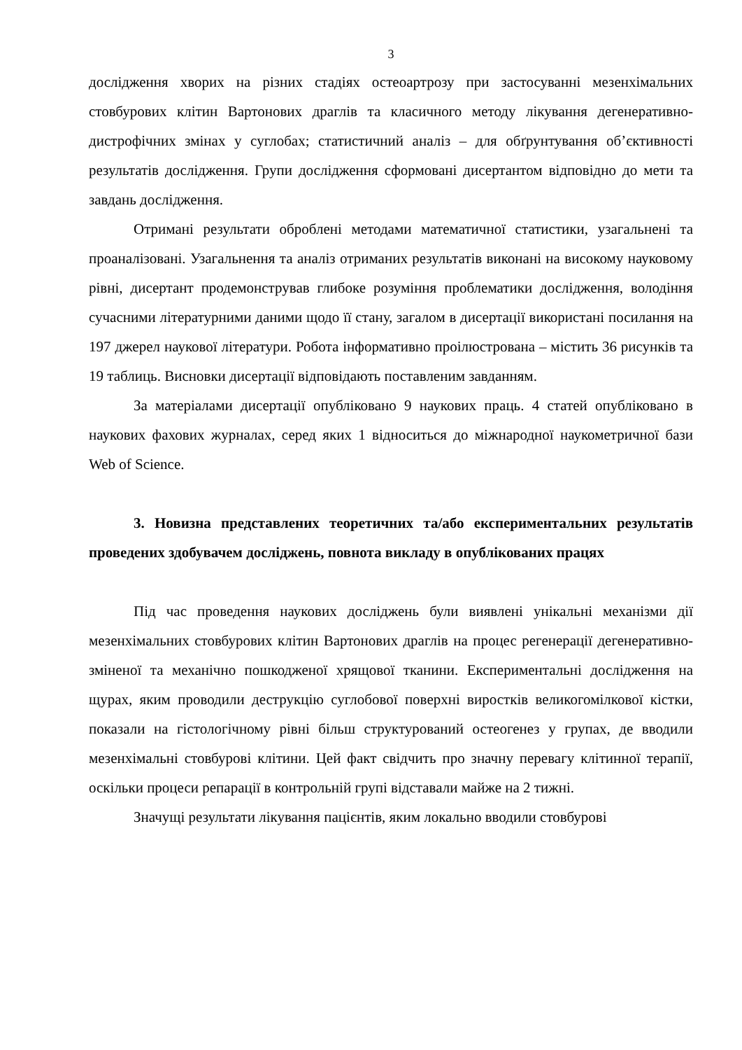3
дослідження хворих на різних стадіях остеоартрозу при застосуванні мезенхімальних стовбурових клітин Вартонових драглів та класичного методу лікування дегенеративно-дистрофічних змінах у суглобах; статистичний аналіз – для обґрунтування об’єктивності результатів дослідження. Групи дослідження сформовані дисертантом відповідно до мети та завдань дослідження.
Отримані результати оброблені методами математичної статистики, узагальнені та проаналізовані. Узагальнення та аналіз отриманих результатів виконані на високому науковому рівні, дисертант продемонстрував глибоке розуміння проблематики дослідження, володіння сучасними літературними даними щодо її стану, загалом в дисертації використані посилання на 197 джерел наукової літератури. Робота інформативно проілюстрована – містить 36 рисунків та 19 таблиць. Висновки дисертації відповідають поставленим завданням.
За матеріалами дисертації опубліковано 9 наукових праць. 4 статей опубліковано в наукових фахових журналах, серед яких 1 відноситься до міжнародної наукометричної бази Web of Science.
3. Новизна представлених теоретичних та/або експериментальних результатів проведених здобувачем досліджень, повнота викладу в опублікованих працях
Під час проведення наукових досліджень були виявлені унікальні механізми дії мезенхімальних стовбурових клітин Вартонових драглів на процес регенерації дегенеративно-зміненої та механічно пошкодженої хрящової тканини. Експериментальні дослідження на щурах, яким проводили деструкцію суглобової поверхні виростків великогомілкової кістки, показали на гістологічному рівні більш структурований остеогенез у групах, де вводили мезенхімальні стовбурові клітини. Цей факт свідчить про значну перевагу клітинної терапії, оскільки процеси репарації в контрольній групі відставали майже на 2 тижні.
Значущі результати лікування пацієнтів, яким локально вводили стовбурові